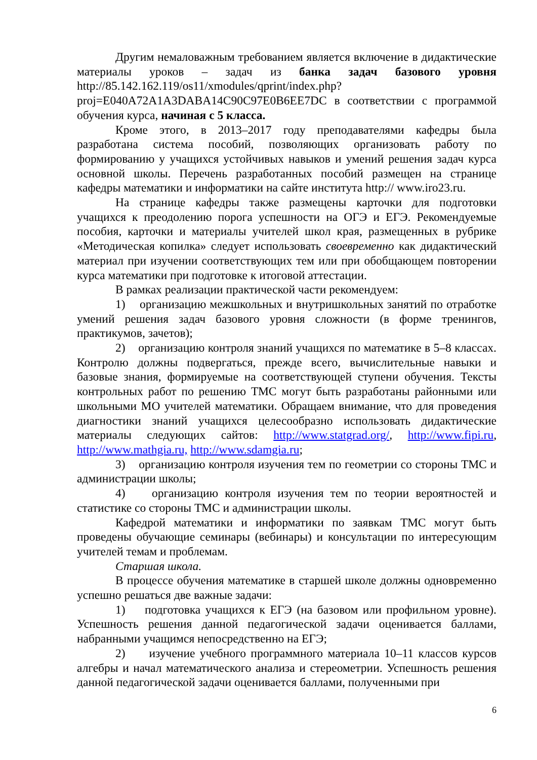Другим немаловажным требованием является включение в дидактические материалы уроков – задач из банка задач базового уровня http://85.142.162.119/os11/xmodules/qprint/index.php?proj=E040A72A1A3DABA14C90C97E0B6EE7DC в соответствии с программой обучения курса, начиная с 5 класса.
Кроме этого, в 2013–2017 году преподавателями кафедры была разработана система пособий, позволяющих организовать работу по формированию у учащихся устойчивых навыков и умений решения задач курса основной школы. Перечень разработанных пособий размещен на странице кафедры математики и информатики на сайте института http:// www.iro23.ru.
На странице кафедры также размещены карточки для подготовки учащихся к преодолению порога успешности на ОГЭ и ЕГЭ. Рекомендуемые пособия, карточки и материалы учителей школ края, размещенных в рубрике «Методическая копилка» следует использовать своевременно как дидактический материал при изучении соответствующих тем или при обобщающем повторении курса математики при подготовке к итоговой аттестации.
В рамках реализации практической части рекомендуем:
1) организацию межшкольных и внутришкольных занятий по отработке умений решения задач базового уровня сложности (в форме тренингов, практикумов, зачетов);
2) организацию контроля знаний учащихся по математике в 5–8 классах. Контролю должны подвергаться, прежде всего, вычислительные навыки и базовые знания, формируемые на соответствующей ступени обучения. Тексты контрольных работ по решению ТМС могут быть разработаны районными или школьными МО учителей математики. Обращаем внимание, что для проведения диагностики знаний учащихся целесообразно использовать дидактические материалы следующих сайтов: http://www.statgrad.org/, http://www.fipi.ru, http://www.mathgia.ru, http://www.sdamgia.ru;
3) организацию контроля изучения тем по геометрии со стороны ТМС и администрации школы;
4) организацию контроля изучения тем по теории вероятностей и статистике со стороны ТМС и администрации школы.
Кафедрой математики и информатики по заявкам ТМС могут быть проведены обучающие семинары (вебинары) и консультации по интересующим учителей темам и проблемам.
Старшая школа.
В процессе обучения математике в старшей школе должны одновременно успешно решаться две важные задачи:
1) подготовка учащихся к ЕГЭ (на базовом или профильном уровне). Успешность решения данной педагогической задачи оценивается баллами, набранными учащимся непосредственно на ЕГЭ;
2) изучение учебного программного материала 10–11 классов курсов алгебры и начал математического анализа и стереометрии. Успешность решения данной педагогической задачи оценивается баллами, полученными при
6